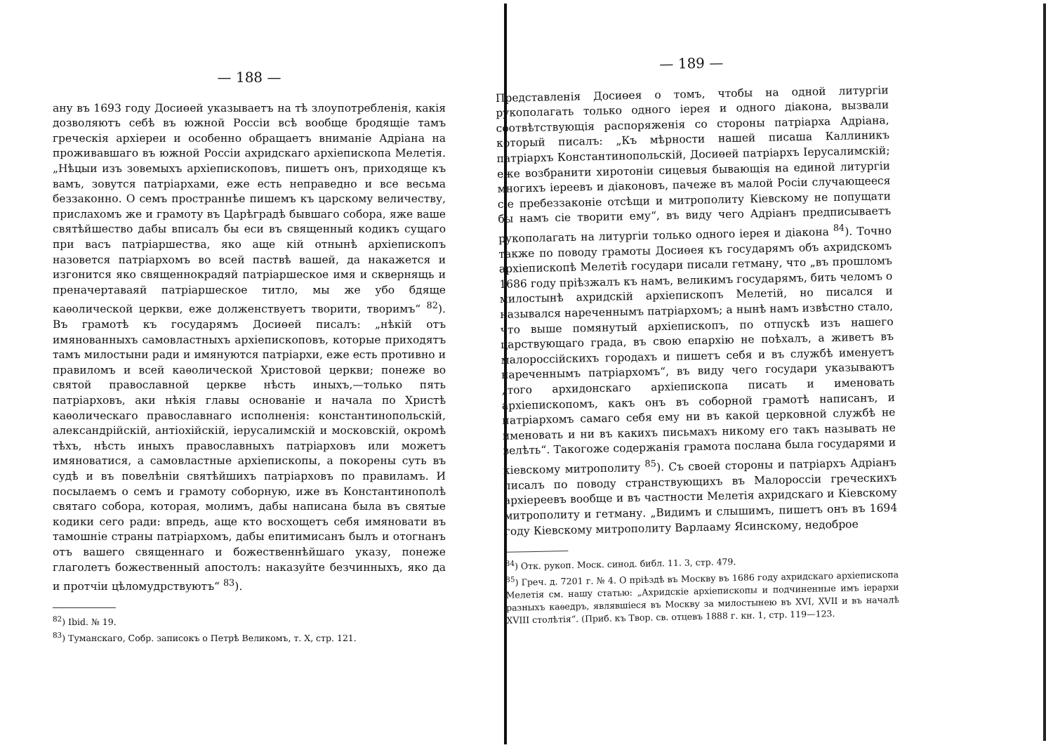— 188 —
ану въ 1693 году Досиөей указываетъ на тѣ злоупотребленія, какія дозволяютъ себѣ въ южной Россіи всѣ вообще бродящіе тамъ греческія архіереи и особенно обращаетъ вниманіе Адріана на проживавшаго въ южной Россіи ахридскаго архіепископа Мелетія. „Нѣцыи изъ зовемыхъ архіепископовъ, пишетъ онъ, приходяще къ вамъ, зовутся патріархами, еже есть неправедно и все весьма беззаконно. О семъ пространнѣе пишемъ къ царскому величеству, прислахомъ же и грамоту въ Царѣградѣ бывшаго собора, яже ваше святѣйшество дабы вписалъ бы еси въ священный кодикъ сущаго при васъ патріаршества, яко аще кій отнынѣ архіепископъ назовется патріархомъ во всей паствѣ вашей, да накажется и изгонится яко священнокрадяй патріаршеское имя и сквернящь и преначертаваяй патріаршеское титло, мы же убо бдяще каѳолической церкви, еже долженствуетъ творити, творимъ“ <sup>82</sup>). Въ грамотѣ къ государямъ Досиөей писалъ: „нѣкій отъ имянованныхъ самовластныхъ архіепископовъ, которые приходятъ тамъ милостыни ради и имянуются патріархи, еже есть противно и правиломъ и всей каѳолической Христовой церкви; понеже во святой православной церкве нѣсть иныхъ,—только пять патріарховъ, аки нѣкія главы основаніе и начала по Христѣ каѳолическаго православнаго исполненія: константинопольскій, александрійскій, антіохійскій, іерусалимскій и московскій, окромѣ тѣхъ, нѣсть иныхъ православныхъ патріарховъ или можетъ имяноватися, а самовластные архіепископы, а покорены суть въ судѣ и въ повелѣніи святѣйшихъ патріарховъ по правиламъ. И посылаемъ о семъ и грамоту соборную, иже въ Константинополѣ святаго собора, которая, молимъ, дабы написана была въ святые кодики сего ради: впредь, аще кто восхощетъ себя имяновати въ тамошніе страны патріархомъ, дабы епитимисанъ былъ и отогнанъ отъ вашего священнаго и божественнѣйшаго указу, понеже глаголетъ божественный апостолъ: наказуйте безчинныхъ, яко да и протчіи цѣломудрствуютъ“ <sup>83</sup>).
<sup>82</sup>) Ibid. № 19.
<sup>83</sup>) Туманскаго, Собр. записокъ о Петрѣ Великомъ, т. X, стр. 121.
— 189 —
Представленія Досиөея о томъ, чтобы на одной литургіи рукополагать только одного іерея и одного діакона, вызвали соотвѣтствующія распоряженія со стороны патріарха Адріана, который писалъ: „Къ мѣрности нашей писаша Каллиникъ патріархъ Константинопольскій, Досиөей патріархъ Іерусалимскій; еже возбранити хиротоніи сицевыя бывающія на единой литургіи многихъ іереевъ и діаконовъ, пачеже въ малой Росіи случающееся сіе пребеззаконіе отсѣщи и митрополиту Кіевскому не попущати бы намъ сіе творити ему“, въ виду чего Адріанъ предписываетъ рукополагать на литургіи только одного іерея и діакона <sup>84</sup>). Точно также по поводу грамоты Досиөея къ государямъ объ ахридскомъ архіепископѣ Мелетіѣ государи писали гетману, что „въ прошломъ 1686 году пріѣзжалъ къ намъ, великимъ государямъ, бить челомъ о милостынѣ ахридскій архіепископъ Мелетій, но писался и назывался нареченнымъ патріархомъ; а нынѣ намъ извѣстно стало, что выше помянутый архіепископъ, по отпускѣ изъ нашего царствующаго града, въ свою епархію не поѣхалъ, а живетъ въ малороссійскихъ городахъ и пишетъ себя и въ службѣ именуетъ нареченнымъ патріархомъ“, въ виду чего государи указываютъ „того архидонскаго архіепископа писать и именовать архіепископомъ, какъ онъ въ соборной грамотѣ написанъ, и патріархомъ самаго себя ему ни въ какой церковной службѣ не именовать и ни въ какихъ письмахъ никому его такъ называть не велѣть“. Такогоже содержанія грамота послана была государями и кіевскому митрополиту <sup>85</sup>). Съ своей стороны и патріархъ Адріанъ писалъ по поводу странствующихъ въ Малороссіи греческихъ архіереевъ вообще и въ частности Мелетія ахридскаго и Кіевскому митрополиту и гетману. „Видимъ и слышимъ, пишетъ онъ въ 1694 году Кіевскому митрополиту Варлааму Ясинскому, недоброе
<sup>84</sup>) Отк. рукоп. Моск. синод. библ. 11. 3, стр. 479.
<sup>85</sup>) Греч. д. 7201 г. № 4. О пріѣздѣ въ Москву въ 1686 году ахридскаго архіепископа Мелетія см. нашу статью: „Ахридскіе архіепископы и подчиненные имъ іерархи разныхъ каѳедръ, являвшіеся въ Москву за милостынею въ XVI, XVII и въ началѣ XVIII столѣтія“. (Приб. къ Твор. св. отцевъ 1888 г. кн. 1, стр. 119—123.